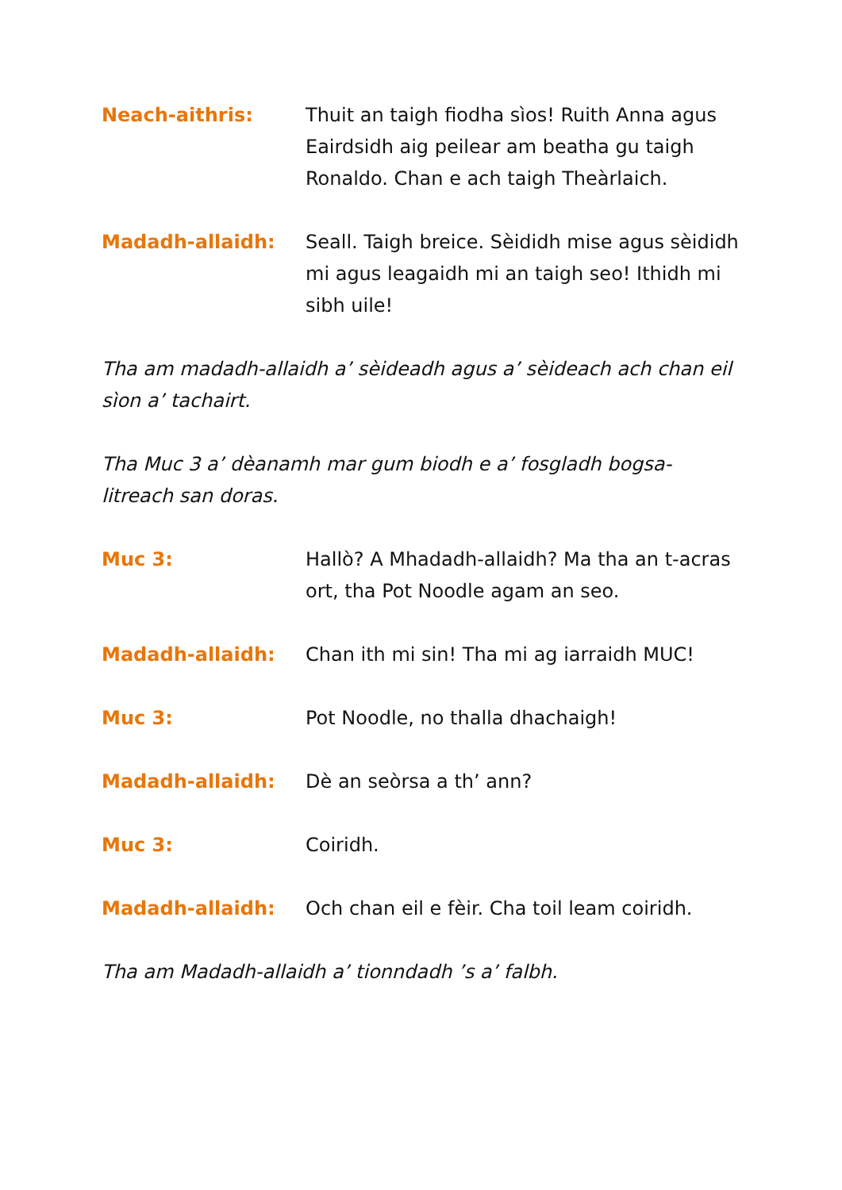Neach-aithris: Thuit an taigh fiodha sìos! Ruith Anna agus Eairdsidh aig peilear am beatha gu taigh Ronaldo. Chan e ach taigh Theàrlaich.
Madadh-allaidh: Seall. Taigh breice. Sèididh mise agus sèididh mi agus leagaidh mi an taigh seo! Ithidh mi sibh uile!
Tha am madadh-allaidh a’ sèideadh agus a’ sèideach ach chan eil sìon a’ tachairt.
Tha Muc 3 a’ dèanamh mar gum biodh e a’ fosgladh bogsa-litreach san doras.
Muc 3: Hallò? A Mhadadh-allaidh? Ma tha an t-acras ort, tha Pot Noodle agam an seo.
Madadh-allaidh: Chan ith mi sin! Tha mi ag iarraidh MUC!
Muc 3: Pot Noodle, no thalla dhachaigh!
Madadh-allaidh: Dè an seòrsa a th’ ann?
Muc 3: Coiridh.
Madadh-allaidh: Och chan eil e fèir. Cha toil leam coiridh.
Tha am Madadh-allaidh a’ tionndadh ’s a’ falbh.